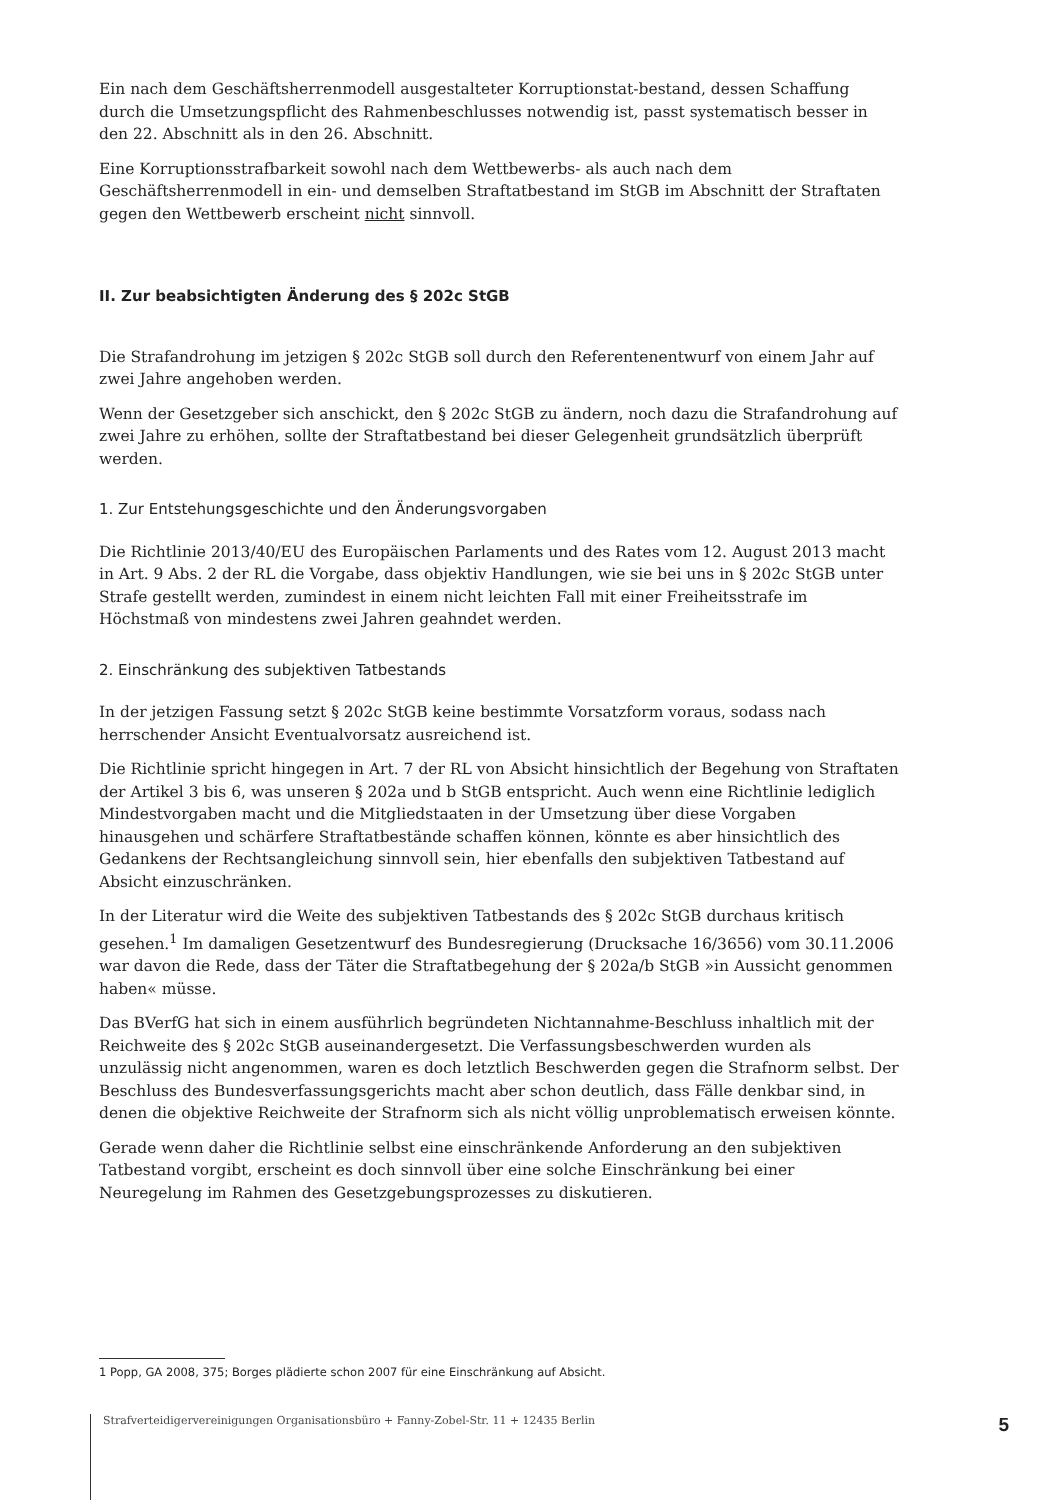Ein nach dem Geschäftsherrenmodell ausgestalteter Korruptionstat-bestand, dessen Schaffung durch die Umsetzungspflicht des Rahmenbeschlusses notwendig ist, passt systematisch besser in den 22. Abschnitt als in den 26. Abschnitt.
Eine Korruptionsstrafbarkeit sowohl nach dem Wettbewerbs- als auch nach dem Geschäftsherrenmodell in ein- und demselben Straftatbestand im StGB im Abschnitt der Straftaten gegen den Wettbewerb erscheint nicht sinnvoll.
II. Zur beabsichtigten Änderung des § 202c StGB
Die Strafandrohung im jetzigen § 202c StGB soll durch den Referentenentwurf von einem Jahr auf zwei Jahre angehoben werden.
Wenn der Gesetzgeber sich anschickt, den § 202c StGB zu ändern, noch dazu die Strafandrohung auf zwei Jahre zu erhöhen, sollte der Straftatbestand bei dieser Gelegenheit grundsätzlich überprüft werden.
1. Zur Entstehungsgeschichte und den Änderungsvorgaben
Die Richtlinie 2013/40/EU des Europäischen Parlaments und des Rates vom 12. August 2013 macht in Art. 9 Abs. 2 der RL die Vorgabe, dass objektiv Handlungen, wie sie bei uns in § 202c StGB unter Strafe gestellt werden, zumindest in einem nicht leichten Fall mit einer Freiheitsstrafe im Höchstmaß von mindestens zwei Jahren geahndet werden.
2. Einschränkung des subjektiven Tatbestands
In der jetzigen Fassung setzt § 202c StGB keine bestimmte Vorsatzform voraus, sodass nach herrschender Ansicht Eventualvorsatz ausreichend ist.
Die Richtlinie spricht hingegen in Art. 7 der RL von Absicht hinsichtlich der Begehung von Straftaten der Artikel 3 bis 6, was unseren § 202a und b StGB entspricht. Auch wenn eine Richtlinie lediglich Mindestvorgaben macht und die Mitgliedstaaten in der Umsetzung über diese Vorgaben hinausgehen und schärfere Straftatbestände schaffen können, könnte es aber hinsichtlich des Gedankens der Rechtsangleichung sinnvoll sein, hier ebenfalls den subjektiven Tatbestand auf Absicht einzuschränken.
In der Literatur wird die Weite des subjektiven Tatbestands des § 202c StGB durchaus kritisch gesehen.<sup>1</sup> Im damaligen Gesetzentwurf des Bundesregierung (Drucksache 16/3656) vom 30.11.2006 war davon die Rede, dass der Täter die Straftatbegehung der § 202a/b StGB »in Aussicht genommen haben« müsse.
Das BVerfG hat sich in einem ausführlich begründeten Nichtannahme-Beschluss inhaltlich mit der Reichweite des § 202c StGB auseinandergesetzt. Die Verfassungsbeschwerden wurden als unzulässig nicht angenommen, waren es doch letztlich Beschwerden gegen die Strafnorm selbst. Der Beschluss des Bundesverfassungsgerichts macht aber schon deutlich, dass Fälle denkbar sind, in denen die objektive Reichweite der Strafnorm sich als nicht völlig unproblematisch erweisen könnte.
Gerade wenn daher die Richtlinie selbst eine einschränkende Anforderung an den subjektiven Tatbestand vorgibt, erscheint es doch sinnvoll über eine solche Einschränkung bei einer Neuregelung im Rahmen des Gesetzgebungsprozesses zu diskutieren.
1 Popp, GA 2008, 375; Borges plädierte schon 2007 für eine Einschränkung auf Absicht.
Strafverteidigervereinigungen Organisationsbüro + Fanny-Zobel-Str. 11 + 12435 Berlin 5